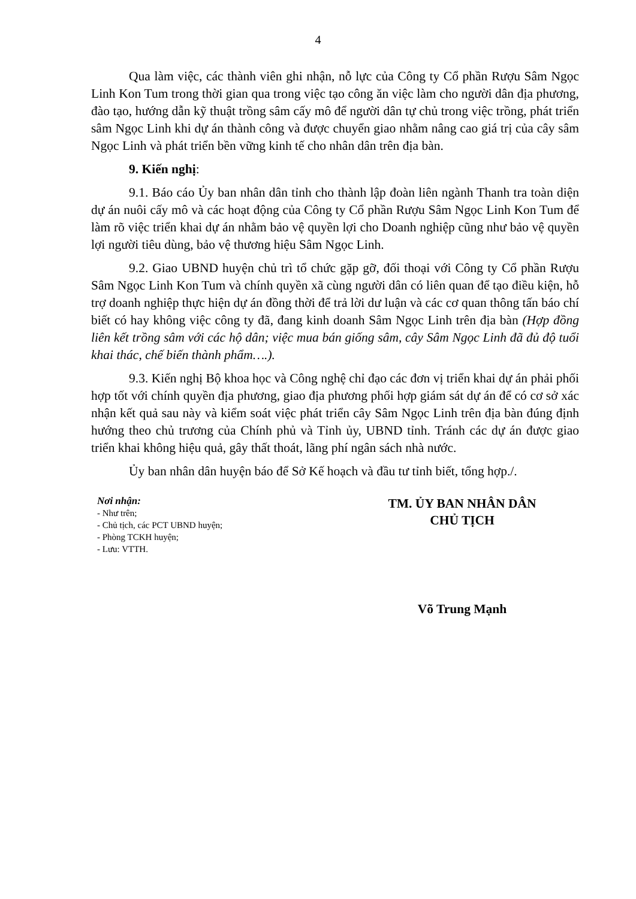4
Qua làm việc, các thành viên ghi nhận, nỗ lực của Công ty Cổ phần Rượu Sâm Ngọc Linh Kon Tum trong thời gian qua trong việc tạo công ăn việc làm cho người dân địa phương, đào tạo, hướng dẫn kỹ thuật trồng sâm cấy mô để người dân tự chủ trong việc trồng, phát triển sâm Ngọc Linh khi dự án thành công và được chuyển giao nhằm nâng cao giá trị của cây sâm Ngọc Linh và phát triển bền vững kinh tế cho nhân dân trên địa bàn.
9. Kiến nghị:
9.1. Báo cáo Ủy ban nhân dân tỉnh cho thành lập đoàn liên ngành Thanh tra toàn diện dự án nuôi cấy mô và các hoạt động của Công ty Cổ phần Rượu Sâm Ngọc Linh Kon Tum để làm rõ việc triển khai dự án nhằm bảo vệ quyền lợi cho Doanh nghiệp cũng như bảo vệ quyền lợi người tiêu dùng, bảo vệ thương hiệu Sâm Ngọc Linh.
9.2. Giao UBND huyện chủ trì tổ chức gặp gỡ, đối thoại với Công ty Cổ phần Rượu Sâm Ngọc Linh Kon Tum và chính quyền xã cùng người dân có liên quan để tạo điều kiện, hỗ trợ doanh nghiệp thực hiện dự án đồng thời để trả lời dư luận và các cơ quan thông tấn báo chí biết có hay không việc công ty đã, đang kinh doanh Sâm Ngọc Linh trên địa bàn (Hợp đồng liên kết trồng sâm với các hộ dân; việc mua bán giống sâm, cây Sâm Ngọc Linh đã đủ độ tuổi khai thác, chế biến thành phẩm….).
9.3. Kiến nghị Bộ khoa học và Công nghệ chỉ đạo các đơn vị triển khai dự án phải phối hợp tốt với chính quyền địa phương, giao địa phương phối hợp giám sát dự án để có cơ sở xác nhận kết quả sau này và kiểm soát việc phát triển cây Sâm Ngọc Linh trên địa bàn đúng định hướng theo chủ trương của Chính phủ và Tỉnh ủy, UBND tỉnh. Tránh các dự án được giao triển khai không hiệu quả, gây thất thoát, lãng phí ngân sách nhà nước.
Ủy ban nhân dân huyện báo để Sở Kế hoạch và đầu tư tỉnh biết, tổng hợp./.
Nơi nhận:
- Như trên;
- Chủ tịch, các PCT UBND huyện;
- Phòng TCKH huyện;
- Lưu: VTTH.
TM. ỦY BAN NHÂN DÂN
CHỦ TỊCH
Võ Trung Mạnh